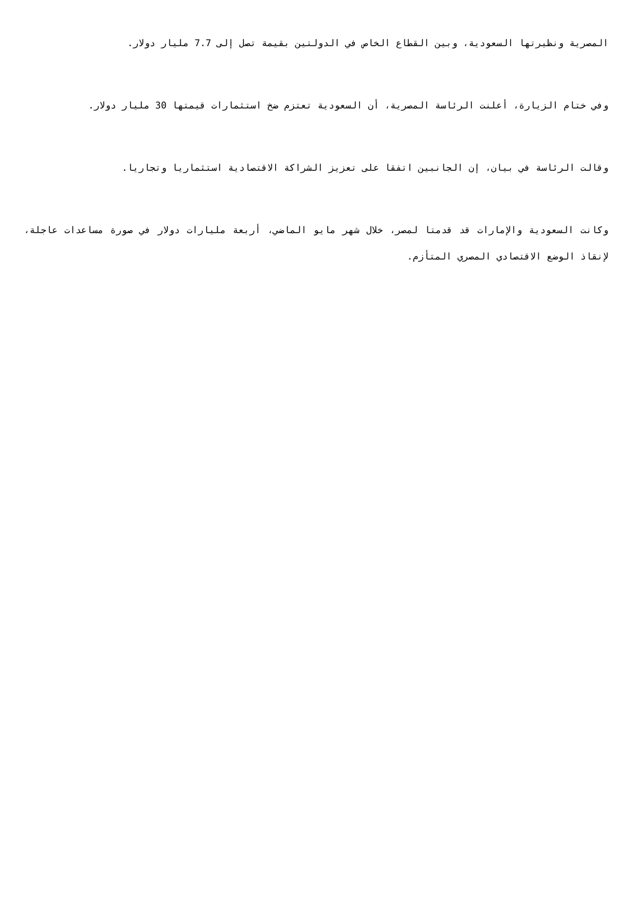المصرية ونظيرتها السعودية، وبين القطاع الخاص في الدولتين بقيمة تصل إلى 7.7 مليار دولار.
وفي ختام الزيارة، أعلنت الرئاسة المصرية، أن السعودية تعتزم ضخ استثمارات قيمتها 30 مليار دولار.
وقالت الرئاسة في بيان، إن الجانبين اتفقا على تعزيز الشراكة الاقتصادية استثماريا وتجاريا.
وكانت السعودية والإمارات قد قدمتا لمصر، خلال شهر مايو الماضي، أربعة مليارات دولار في صورة مساعدات عاجلة، لإنقاذ الوضع الاقتصادي المصري المتأزم.